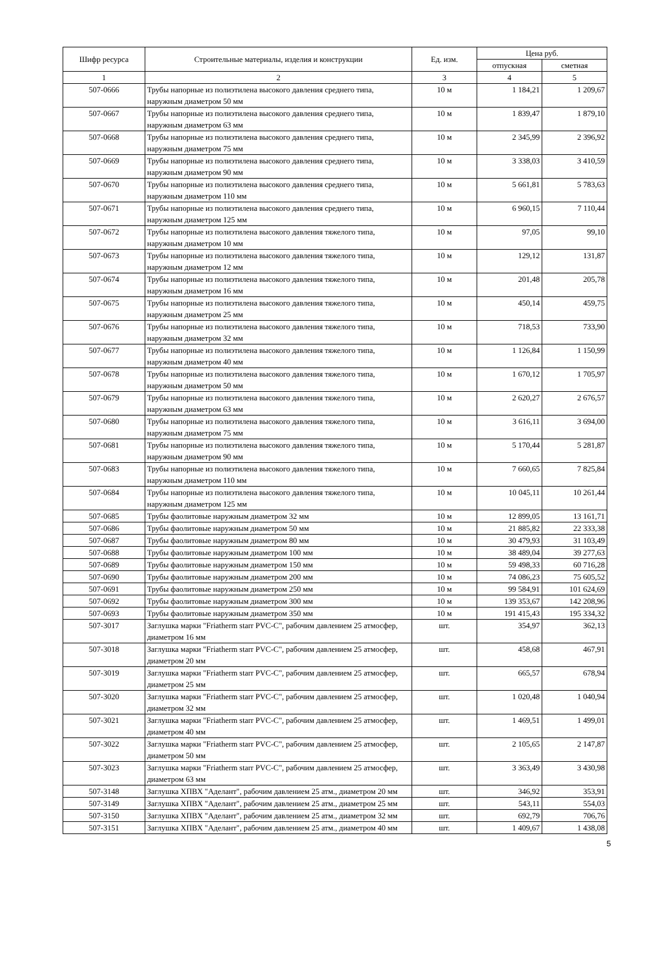| Шифр ресурса | Строительные материалы, изделия и конструкции | Ед. изм. | Цена руб. | |
| --- | --- | --- | --- | --- |
| | | | отпускная | сметная |
| 1 | 2 | 3 | 4 | 5 |
| 507-0666 | Трубы напорные из полиэтилена высокого давления среднего типа, наружным диаметром 50 мм | 10 м | 1 184,21 | 1 209,67 |
| 507-0667 | Трубы напорные из полиэтилена высокого давления среднего типа, наружным диаметром 63 мм | 10 м | 1 839,47 | 1 879,10 |
| 507-0668 | Трубы напорные из полиэтилена высокого давления среднего типа, наружным диаметром 75 мм | 10 м | 2 345,99 | 2 396,92 |
| 507-0669 | Трубы напорные из полиэтилена высокого давления среднего типа, наружным диаметром 90 мм | 10 м | 3 338,03 | 3 410,59 |
| 507-0670 | Трубы напорные из полиэтилена высокого давления среднего типа, наружным диаметром 110 мм | 10 м | 5 661,81 | 5 783,63 |
| 507-0671 | Трубы напорные из полиэтилена высокого давления среднего типа, наружным диаметром 125 мм | 10 м | 6 960,15 | 7 110,44 |
| 507-0672 | Трубы напорные из полиэтилена высокого давления тяжелого типа, наружным диаметром 10 мм | 10 м | 97,05 | 99,10 |
| 507-0673 | Трубы напорные из полиэтилена высокого давления тяжелого типа, наружным диаметром 12 мм | 10 м | 129,12 | 131,87 |
| 507-0674 | Трубы напорные из полиэтилена высокого давления тяжелого типа, наружным диаметром 16 мм | 10 м | 201,48 | 205,78 |
| 507-0675 | Трубы напорные из полиэтилена высокого давления тяжелого типа, наружным диаметром 25 мм | 10 м | 450,14 | 459,75 |
| 507-0676 | Трубы напорные из полиэтилена высокого давления тяжелого типа, наружным диаметром 32 мм | 10 м | 718,53 | 733,90 |
| 507-0677 | Трубы напорные из полиэтилена высокого давления тяжелого типа, наружным диаметром 40 мм | 10 м | 1 126,84 | 1 150,99 |
| 507-0678 | Трубы напорные из полиэтилена высокого давления тяжелого типа, наружным диаметром 50 мм | 10 м | 1 670,12 | 1 705,97 |
| 507-0679 | Трубы напорные из полиэтилена высокого давления тяжелого типа, наружным диаметром 63 мм | 10 м | 2 620,27 | 2 676,57 |
| 507-0680 | Трубы напорные из полиэтилена высокого давления тяжелого типа, наружным диаметром 75 мм | 10 м | 3 616,11 | 3 694,00 |
| 507-0681 | Трубы напорные из полиэтилена высокого давления тяжелого типа, наружным диаметром 90 мм | 10 м | 5 170,44 | 5 281,87 |
| 507-0683 | Трубы напорные из полиэтилена высокого давления тяжелого типа, наружным диаметром 110 мм | 10 м | 7 660,65 | 7 825,84 |
| 507-0684 | Трубы напорные из полиэтилена высокого давления тяжелого типа, наружным диаметром 125 мм | 10 м | 10 045,11 | 10 261,44 |
| 507-0685 | Трубы фаолитовые наружным диаметром 32 мм | 10 м | 12 899,05 | 13 161,71 |
| 507-0686 | Трубы фаолитовые наружным диаметром 50 мм | 10 м | 21 885,82 | 22 333,38 |
| 507-0687 | Трубы фаолитовые наружным диаметром 80 мм | 10 м | 30 479,93 | 31 103,49 |
| 507-0688 | Трубы фаолитовые наружным диаметром 100 мм | 10 м | 38 489,04 | 39 277,63 |
| 507-0689 | Трубы фаолитовые наружным диаметром 150 мм | 10 м | 59 498,33 | 60 716,28 |
| 507-0690 | Трубы фаолитовые наружным диаметром 200 мм | 10 м | 74 086,23 | 75 605,52 |
| 507-0691 | Трубы фаолитовые наружным диаметром 250 мм | 10 м | 99 584,91 | 101 624,69 |
| 507-0692 | Трубы фаолитовые наружным диаметром 300 мм | 10 м | 139 353,67 | 142 208,96 |
| 507-0693 | Трубы фаолитовые наружным диаметром 350 мм | 10 м | 191 415,43 | 195 334,32 |
| 507-3017 | Заглушка марки "Friatherm starr PVC-C", рабочим давлением 25 атмосфер, диаметром 16 мм | шт. | 354,97 | 362,13 |
| 507-3018 | Заглушка марки "Friatherm starr PVC-C", рабочим давлением 25 атмосфер, диаметром 20 мм | шт. | 458,68 | 467,91 |
| 507-3019 | Заглушка марки "Friatherm starr PVC-C", рабочим давлением 25 атмосфер, диаметром 25 мм | шт. | 665,57 | 678,94 |
| 507-3020 | Заглушка марки "Friatherm starr PVC-C", рабочим давлением 25 атмосфер, диаметром 32 мм | шт. | 1 020,48 | 1 040,94 |
| 507-3021 | Заглушка марки "Friatherm starr PVC-C", рабочим давлением 25 атмосфер, диаметром 40 мм | шт. | 1 469,51 | 1 499,01 |
| 507-3022 | Заглушка марки "Friatherm starr PVC-C", рабочим давлением 25 атмосфер, диаметром 50 мм | шт. | 2 105,65 | 2 147,87 |
| 507-3023 | Заглушка марки "Friatherm starr PVC-C", рабочим давлением 25 атмосфер, диаметром 63 мм | шт. | 3 363,49 | 3 430,98 |
| 507-3148 | Заглушка ХПВХ "Аделант", рабочим давлением 25 атм., диаметром 20 мм | шт. | 346,92 | 353,91 |
| 507-3149 | Заглушка ХПВХ "Аделант", рабочим давлением 25 атм., диаметром 25 мм | шт. | 543,11 | 554,03 |
| 507-3150 | Заглушка ХПВХ "Аделант", рабочим давлением 25 атм., диаметром 32 мм | шт. | 692,79 | 706,76 |
| 507-3151 | Заглушка ХПВХ "Аделант", рабочим давлением 25 атм., диаметром 40 мм | шт. | 1 409,67 | 1 438,08 |
5